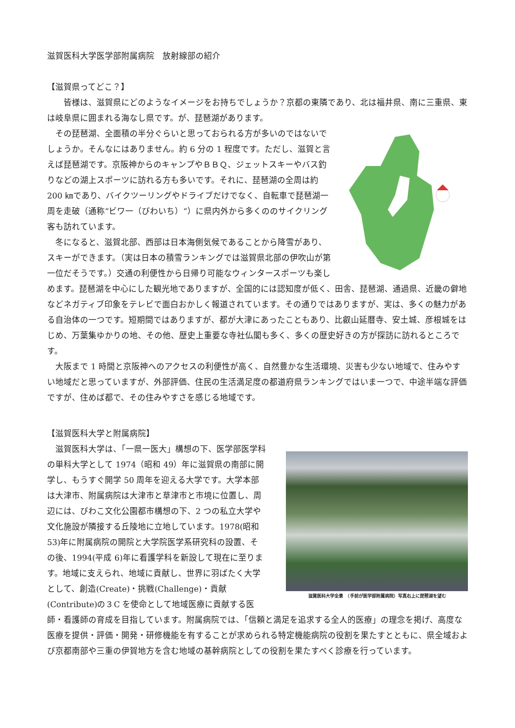滋賀医科大学医学部附属病院　放射線部の紹介
【滋賀県ってどこ？】
　　皆様は、滋賀県にどのようなイメージをお持ちでしょうか？京都の東隣であり、北は福井県、南に三重県、東は岐阜県に囲まれる海なし県です。が、琵琶湖があります。
　その琵琶湖、全面積の半分ぐらいと思っておられる方が多いのではないでしょうか。そんなにはありません。約 6 分の 1 程度です。ただし、滋賀と言えば琵琶湖です。京阪神からのキャンプやＢＢＱ、ジェットスキーやバス釣りなどの湖上スポーツに訪れる方も多いです。それに、琵琶湖の全周は約 200 ㎞であり、バイクツーリングやドライブだけでなく、自転車で琵琶湖一周を走破（通称“ビワ一（びわいち）“）に県内外から多くののサイクリング客も訪れています。
　冬になると、滋賀北部、西部は日本海側気候であることから降雪があり、スキーができます。（実は日本の積雪ランキングでは滋賀県北部の伊吹山が第一位だそうです。）交通の利便性から日帰り可能なウィンタースポーツも楽しめます。琵琶湖を中心にした観光地でありますが、全国的には認知度が低く、田舎、琵琶湖、通過県、近畿の僻地などネガティブ印象をテレビで面白おかしく報道されています。その通りではありますが、実は、多くの魅力がある自治体の一つです。短期間ではありますが、都が大津にあったこともあり、比叡山延暦寺、安土城、彦根城をはじめ、万葉集ゆかりの地、その他、歴史上重要な寺社仏閣も多く、多くの歴史好きの方が探訪に訪れるところです。
　大阪まで 1 時間と京阪神へのアクセスの利便性が高く、自然豊かな生活環境、災害も少ない地域で、住みやすい地域だと思っていますが、外部評価、住民の生活満足度の都道府県ランキングではいま一つで、中途半端な評価ですが、住めば都で、その住みやすさを感じる地域です。
【滋賀医科大学と附属病院】
滋賀医科大学全景　（手前が医学部附属病院）写真右上に琵琶湖を望む
　滋賀医科大学は、「一県一医大」構想の下、医学部医学科の単科大学として 1974（昭和 49）年に滋賀県の南部に開学し、もうすぐ開学 50 周年を迎える大学です。大学本部は大津市、附属病院は大津市と草津市と市境に位置し、周辺には、びわこ文化公園都市構想の下、2 つの私立大学や文化施設が隣接する丘陵地に立地しています。1978(昭和 53)年に附属病院の開院と大学院医学系研究科の設置、その後、1994(平成 6)年に看護学科を新設して現在に至ります。地域に支えられ、地域に貢献し、世界に羽ばたく大学として、創造(Create)・挑戦(Challenge)・貢献(Contribute)の３C を使命として地域医療に貢献する医師・看護師の育成を目指しています。附属病院では、「信頼と満足を追求する全人的医療」の理念を掲げ、高度な医療を提供・評価・開発・研修機能を有することが求められる特定機能病院の役割を果たすとともに、県全域および京都南部や三重の伊賀地方を含む地域の基幹病院としての役割を果たすべく診療を行っています。